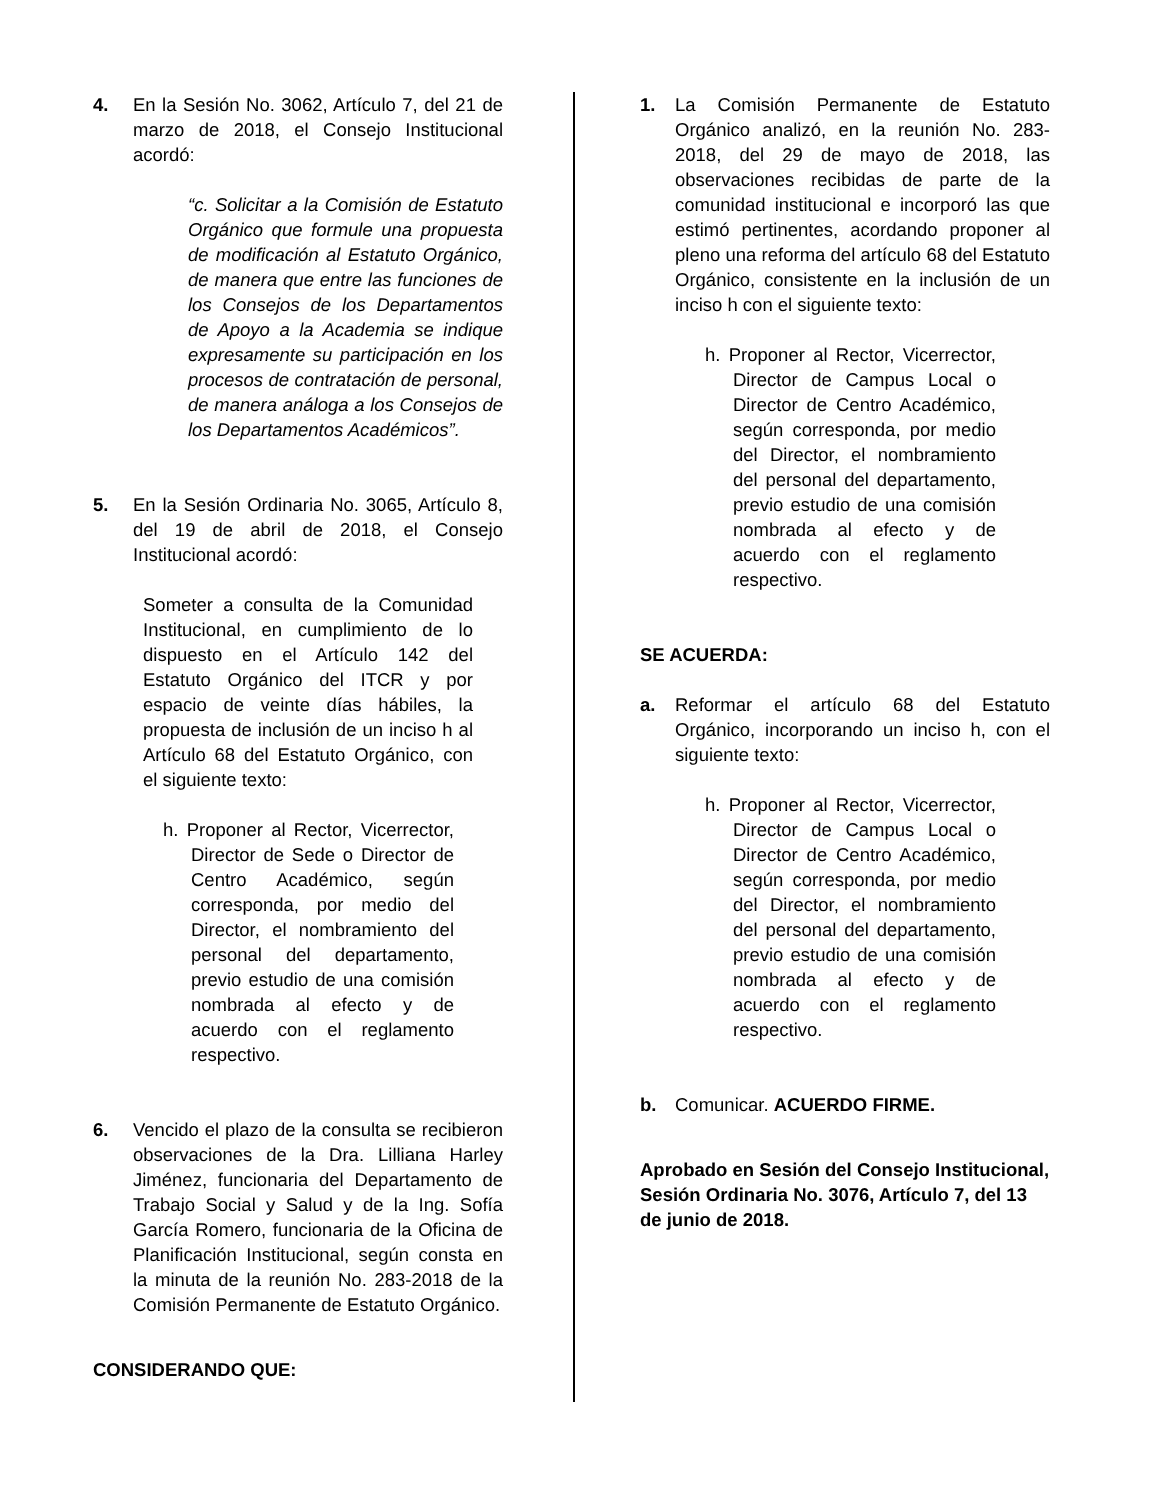4. En la Sesión No. 3062, Artículo 7, del 21 de marzo de 2018, el Consejo Institucional acordó:
“c. Solicitar a la Comisión de Estatuto Orgánico que formule una propuesta de modificación al Estatuto Orgánico, de manera que entre las funciones de los Consejos de los Departamentos de Apoyo a la Academia se indique expresamente su participación en los procesos de contratación de personal, de manera análoga a los Consejos de los Departamentos Académicos”.
5. En la Sesión Ordinaria No. 3065, Artículo 8, del 19 de abril de 2018, el Consejo Institucional acordó:
Someter a consulta de la Comunidad Institucional, en cumplimiento de lo dispuesto en el Artículo 142 del Estatuto Orgánico del ITCR y por espacio de veinte días hábiles, la propuesta de inclusión de un inciso h al Artículo 68 del Estatuto Orgánico, con el siguiente texto:
h. Proponer al Rector, Vicerrector, Director de Sede o Director de Centro Académico, según corresponda, por medio del Director, el nombramiento del personal del departamento, previo estudio de una comisión nombrada al efecto y de acuerdo con el reglamento respectivo.
6. Vencido el plazo de la consulta se recibieron observaciones de la Dra. Lilliana Harley Jiménez, funcionaria del Departamento de Trabajo Social y Salud y de la Ing. Sofía García Romero, funcionaria de la Oficina de Planificación Institucional, según consta en la minuta de la reunión No. 283-2018 de la Comisión Permanente de Estatuto Orgánico.
CONSIDERANDO QUE:
1. La Comisión Permanente de Estatuto Orgánico analizó, en la reunión No. 283-2018, del 29 de mayo de 2018, las observaciones recibidas de parte de la comunidad institucional e incorporó las que estimó pertinentes, acordando proponer al pleno una reforma del artículo 68 del Estatuto Orgánico, consistente en la inclusión de un inciso h con el siguiente texto:
h. Proponer al Rector, Vicerrector, Director de Campus Local o Director de Centro Académico, según corresponda, por medio del Director, el nombramiento del personal del departamento, previo estudio de una comisión nombrada al efecto y de acuerdo con el reglamento respectivo.
SE ACUERDA:
a. Reformar el artículo 68 del Estatuto Orgánico, incorporando un inciso h, con el siguiente texto:
h. Proponer al Rector, Vicerrector, Director de Campus Local o Director de Centro Académico, según corresponda, por medio del Director, el nombramiento del personal del departamento, previo estudio de una comisión nombrada al efecto y de acuerdo con el reglamento respectivo.
b. Comunicar. ACUERDO FIRME.
Aprobado en Sesión del Consejo Institucional, Sesión Ordinaria No. 3076, Artículo 7, del 13 de junio de 2018.